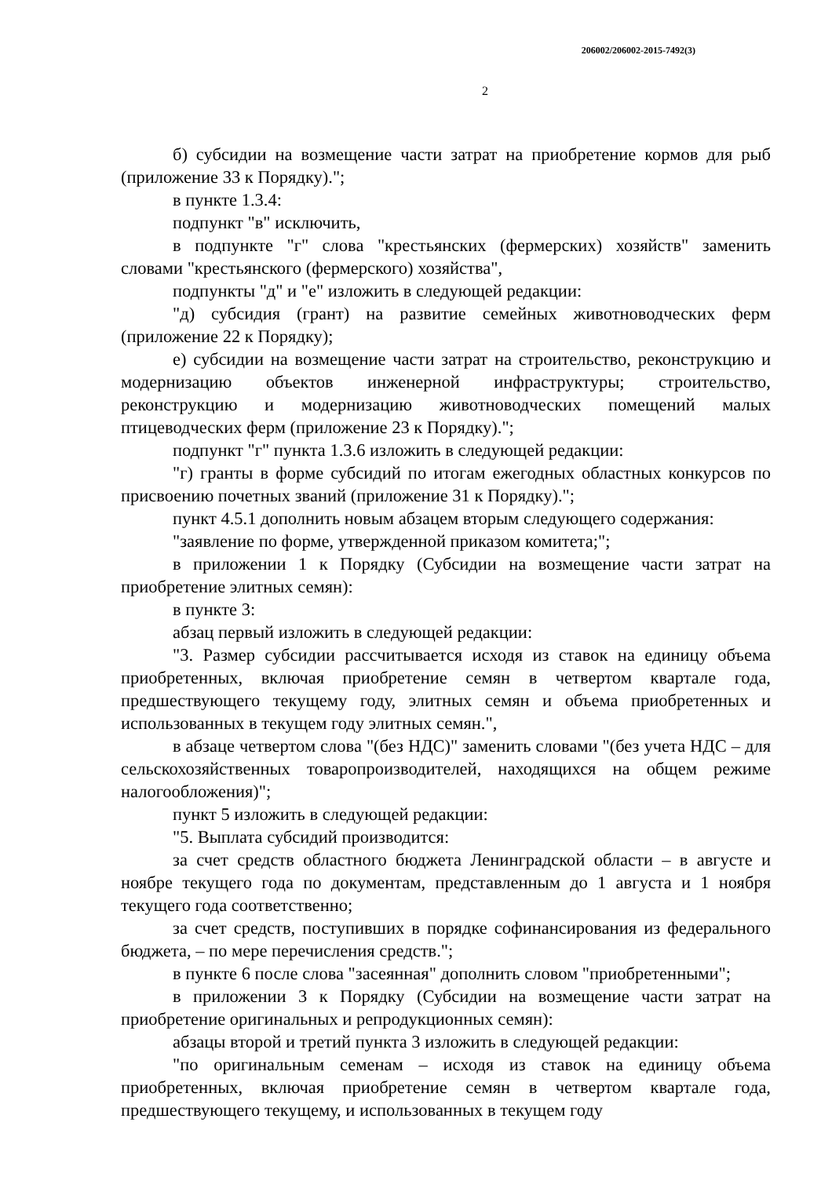206002/206002-2015-7492(3)
2
б) субсидии на возмещение части затрат на приобретение кормов для рыб (приложение 33 к Порядку).";
в пункте 1.3.4:
подпункт "в" исключить,
в подпункте "г" слова "крестьянских (фермерских) хозяйств" заменить словами "крестьянского (фермерского) хозяйства",
подпункты "д" и "е" изложить в следующей редакции:
"д) субсидия (грант) на развитие семейных животноводческих ферм (приложение 22 к Порядку);
е) субсидии на возмещение части затрат на строительство, реконструкцию и модернизацию объектов инженерной инфраструктуры; строительство, реконструкцию и модернизацию животноводческих помещений малых птицеводческих ферм (приложение 23 к Порядку).";
подпункт "г" пункта 1.3.6 изложить в следующей редакции:
"г) гранты в форме субсидий по итогам ежегодных областных конкурсов по присвоению почетных званий (приложение 31 к Порядку).";
пункт 4.5.1 дополнить новым абзацем вторым следующего содержания:
"заявление по форме, утвержденной приказом комитета;";
в приложении 1 к Порядку (Субсидии на возмещение части затрат на приобретение элитных семян):
в пункте 3:
абзац первый изложить в следующей редакции:
"3. Размер субсидии рассчитывается исходя из ставок на единицу объема приобретенных, включая приобретение семян в четвертом квартале года, предшествующего текущему году, элитных семян и объема приобретенных и использованных в текущем году элитных семян.",
в абзаце четвертом слова "(без НДС)" заменить словами "(без учета НДС – для сельскохозяйственных товаропроизводителей, находящихся на общем режиме налогообложения)";
пункт 5 изложить в следующей редакции:
"5. Выплата субсидий производится:
за счет средств областного бюджета Ленинградской области – в августе и ноябре текущего года по документам, представленным до 1 августа и 1 ноября текущего года соответственно;
за счет средств, поступивших в порядке софинансирования из федерального бюджета, – по мере перечисления средств.";
в пункте 6 после слова "засеянная" дополнить словом "приобретенными";
в приложении 3 к Порядку (Субсидии на возмещение части затрат на приобретение оригинальных и репродукционных семян):
абзацы второй и третий пункта 3 изложить в следующей редакции:
"по оригинальным семенам – исходя из ставок на единицу объема приобретенных, включая приобретение семян в четвертом квартале года, предшествующего текущему, и использованных в текущем году